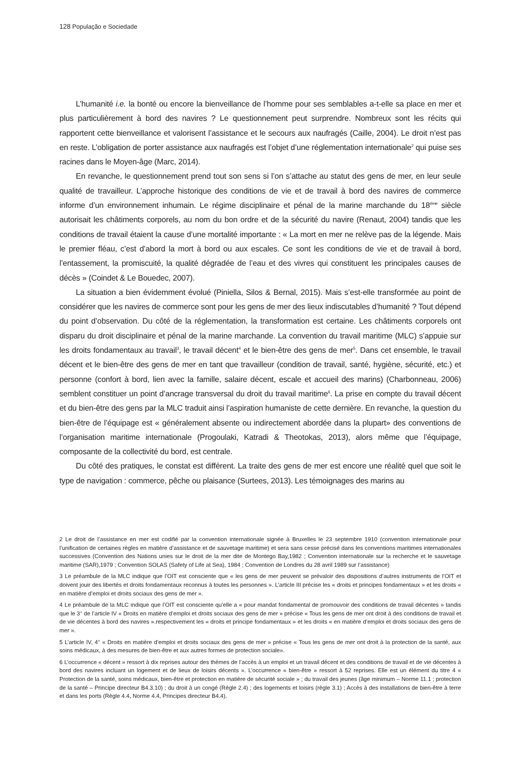128 População e Sociedade
L’humanité i.e. la bonté ou encore la bienveillance de l’homme pour ses semblables a-t-elle sa place en mer et plus particulièrement à bord des navires ? Le questionnement peut surprendre. Nombreux sont les récits qui rapportent cette bienveillance et valorisent l’assistance et le secours aux naufragés (Caille, 2004). Le droit n’est pas en reste. L’obligation de porter assistance aux naufragés est l’objet d’une réglementation internationale<sup>2</sup> qui puise ses racines dans le Moyen-âge (Marc, 2014).
En revanche, le questionnement prend tout son sens si l’on s’attache au statut des gens de mer, en leur seule qualité de travailleur. L’approche historique des conditions de vie et de travail à bord des navires de commerce informe d’un environnement inhumain. Le régime disciplinaire et pénal de la marine marchande du 18<sup>ème</sup> siècle autorisait les châtiments corporels, au nom du bon ordre et de la sécurité du navire (Renaut, 2004) tandis que les conditions de travail étaient la cause d’une mortalité importante : « La mort en mer ne relève pas de la légende. Mais le premier fléau, c’est d’abord la mort à bord ou aux escales. Ce sont les conditions de vie et de travail à bord, l’entassement, la promiscuité, la qualité dégradée de l’eau et des vivres qui constituent les principales causes de décès » (Coindet & Le Bouedec, 2007).
La situation a bien évidemment évolué (Piniella, Silos & Bernal, 2015). Mais s’est-elle transformée au point de considérer que les navires de commerce sont pour les gens de mer des lieux indiscutables d’humanité ? Tout dépend du point d’observation. Du côté de la réglementation, la transformation est certaine. Les châtiments corporels ont disparu du droit disciplinaire et pénal de la marine marchande. La convention du travail maritime (MLC) s’appuie sur les droits fondamentaux au travail<sup>3</sup>, le travail décent<sup>4</sup> et le bien-être des gens de mer<sup>5</sup>. Dans cet ensemble, le travail décent et le bien-être des gens de mer en tant que travailleur (condition de travail, santé, hygiène, sécurité, etc.) et personne (confort à bord, lien avec la famille, salaire décent, escale et accueil des marins) (Charbonneau, 2006) semblent constituer un point d’ancrage transversal du droit du travail maritime<sup>6</sup>. La prise en compte du travail décent et du bien-être des gens par la MLC traduit ainsi l’aspiration humaniste de cette dernière. En revanche, la question du bien-être de l’équipage est « généralement absente ou indirectement abordée dans la plupart» des conventions de l’organisation maritime internationale (Progoulaki, Katradi & Theotokas, 2013), alors même que l’équipage, composante de la collectivité du bord, est centrale.
Du côté des pratiques, le constat est différent. La traite des gens de mer est encore une réalité quel que soit le type de navigation : commerce, pêche ou plaisance (Surtees, 2013). Les témoignages des marins au
2 Le droit de l’assistance en mer est codifié par la convention internationale signée à Bruxelles le 23 septembre 1910 (convention internationale pour l’unification de certaines règles en matière d’assistance et de sauvetage maritime) et sera sans cesse précisé dans les conventions maritimes internationales successives (Convention des Nations unies sur le droit de la mer dite de Montego Bay,1982 ; Convention internationale sur la recherche et le sauvetage maritime (SAR),1979 ; Convention SOLAS (Safety of Life at Sea), 1984 ; Convention de Londres du 28 avril 1989 sur l’assistance)
3 Le préambule de la MLC indique que l’OIT est consciente que « les gens de mer peuvent se prévaloir des dispositions d’autres instruments de l’OIT et doivent jouir des libertés et droits fondamentaux reconnus à toutes les personnes ». L’article III précise les « droits et principes fondamentaux » et les droits « en matière d’emploi et droits sociaux des gens de mer ».
4 Le préambule de la MLC indique que l’OIT est consciente qu’elle a « pour mandat fondamental de promouvoir des conditions de travail décentes » tandis que le 3° de l’article IV « Droits en matière d’emploi et droits sociaux des gens de mer » précise « Tous les gens de mer ont droit à des conditions de travail et de vie décentes à bord des navires ».respectivement les « droits et principe fondamentaux » et les droits « en matière d’emploi et droits sociaux des gens de mer ».
5 L’article IV, 4° « Droits en matière d’emploi et droits sociaux des gens de mer » précise « Tous les gens de mer ont droit à la protection de la santé, aux soins médicaux, à des mesures de bien-être et aux autres formes de protection sociale».
6 L’occurrence « décent » ressort à dix reprises autour des thèmes de l’accès à un emploi et un travail décent et des conditions de travail et de vie décentes à bord des navires incluant un logement et de lieux de loisirs décents ». L’occurrence « bien-être » ressort à 52 reprises. Elle est un élément du titre 4 « Protection de la santé, soins médicaux, bien-être et protection en matière de sécurité sociale » ; du travail des jeunes (âge minimum – Norme 11.1 ; protection de la santé – Principe directeur B4.3.10) ; du droit à un congé (Règle 2.4) ; des logements et loisirs (règle 3.1) ; Accès à des installations de bien-être à terre et dans les ports (Règle 4.4, Norme 4.4, Principes directeur B4.4).